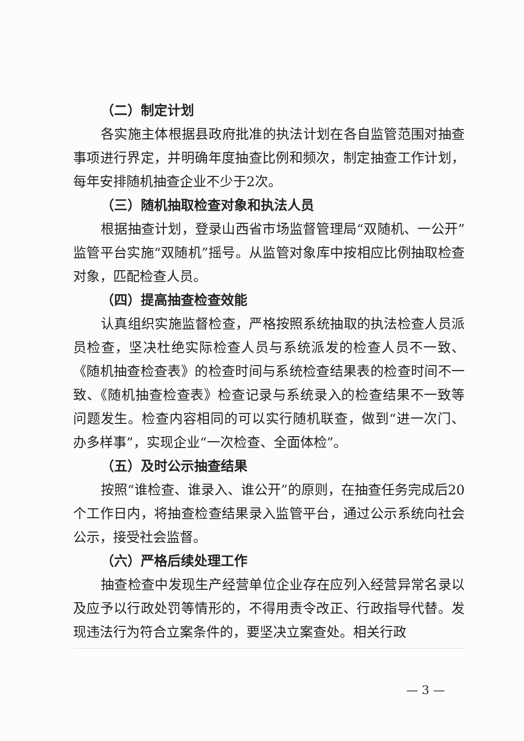（二）制定计划
各实施主体根据县政府批准的执法计划在各自监管范围对抽查事项进行界定，并明确年度抽查比例和频次，制定抽查工作计划，每年安排随机抽查企业不少于2次。
（三）随机抽取检查对象和执法人员
根据抽查计划，登录山西省市场监督管理局“双随机、一公开”监管平台实施“双随机”摇号。从监管对象库中按相应比例抽取检查对象，匹配检查人员。
（四）提高抽查检查效能
认真组织实施监督检查，严格按照系统抽取的执法检查人员派员检查，坚决杜绝实际检查人员与系统派发的检查人员不一致、《随机抽查检查表》的检查时间与系统检查结果表的检查时间不一致、《随机抽查检查表》检查记录与系统录入的检查结果不一致等问题发生。检查内容相同的可以实行随机联查，做到“进一次门、办多样事”，实现企业“一次检查、全面体检”。
（五）及时公示抽查结果
按照“谁检查、谁录入、谁公开”的原则，在抽查任务完成后20个工作日内，将抽查检查结果录入监管平台，通过公示系统向社会公示，接受社会监督。
（六）严格后续处理工作
抽查检查中发现生产经营单位企业存在应列入经营异常名录以及应予以行政处罚等情形的，不得用责令改正、行政指导代替。发现违法行为符合立案条件的，要坚决立案查处。相关行政
— 3 —